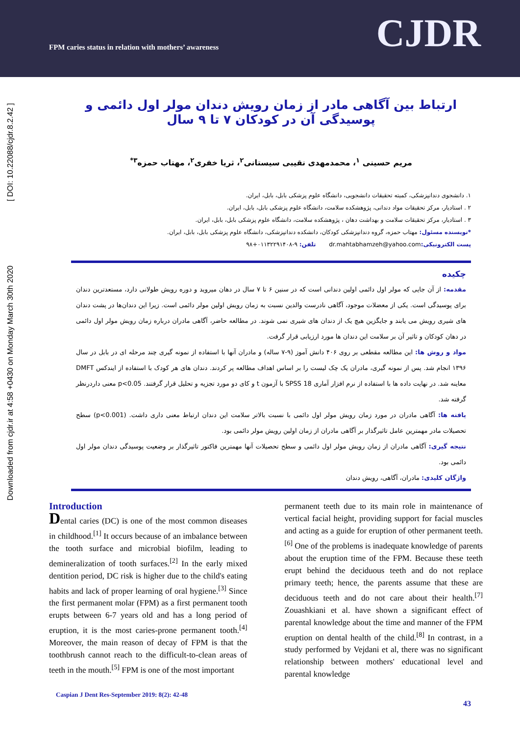FPM caries status in relation with mothers’ awareness
CJDR
[ DOI: 10.22088/cjdr.8.2.42 ]
Downloaded from cjdr.ir at 4:58 +0430 on Monday March 30th 2020
ارتباط بین آگاهی مادر از زمان رویش دندان مولر اول دائمی و پوسیدگی آن در کودکان ۷ تا ۹ سال
مریم حسینی <sup>۱</sup>، محمدمهدی نقیبی سیستانی<sup>۲</sup>، ثریا خفری<sup>۲</sup>، مهتاب حمزه<sup>۳*</sup>
۱. دانشجوی دندانپزشکی، کمیته تحقیقات دانشجویی، دانشگاه علوم پزشکی بابل، بابل، ایران.
۲ . استادیار، مرکز تحقیقات مواد دندانی، پژوهشکده سلامت، دانشگاه علوم پزشکی بابل، بابل، ایران.
۳ . استادیار، مرکز تحقیقات سلامت و بهداشت دهان ، پژوهشکده سلامت، دانشگاه علوم پزشکی بابل، بابل، ایران.
*نویسنده مسئول: مهتاب حمزه، گروه دندانپزشکی کودکان، دانشکده دندانپزشکی، دانشگاه علوم پزشکی بابل، بابل، ایران.
پست الکترونیکی: dr.mahtabhamzeh@yahoo.com تلفن: ۹-۰۱۱۳۲۲۹۱۴۰۸+۹۸
چکیده
مقدمه: از آن جایی که مولر اول دائمی اولین دندانی است که در سنین ۶ تا ۷ سال در دهان میروید و دوره رویش طولانی دارد، مستعدترین دندان برای پوسیدگی است. یکی از معضلات موجود، آگاهی نادرست والدین نسبت به زمان رویش اولین مولر دائمی است. زیرا این دندان‌ها در پشت دندان های شیری رویش می یابند و جایگزین هیچ یک از دندان های شیری نمی شوند. در مطالعه حاضر، آگاهی مادران درباره زمان رویش مولر اول دائمی در دهان کودکان و تاثیر آن بر سلامت این دندان ها مورد ارزیابی قرار گرفت.
مواد و روش ها: این مطالعه مقطعی بر روی ۴۰۶ دانش آموز (۹-۷ ساله) و مادران آنها با استفاده از نمونه گیری چند مرحله ای در بابل در سال ۱۳۹۶ انجام شد. پس از نمونه گیری، مادران یک چک لیست را بر اساس اهداف مطالعه پر کردند. دندان های هر کودک با استفاده از ایندکس DMFT معاینه شد. در نهایت داده ها با استفاده از نرم افزار آماری SPSS 18 با آزمون t و کای دو مورد تجزیه و تحلیل قرار گرفتند. p<0.05 معنی داردرنظر گرفته شد.
یافته ها: آگاهی مادران در مورد زمان رویش مولر اول دائمی با نسبت بالاتر سلامت این دندان ارتباط معنی داری داشت. (p<0.001) سطح تحصیلات مادر مهمترین عامل تاثیرگذار بر آگاهی مادران از زمان اولین رویش مولر دائمی بود.
نتیجه گیری: آگاهی مادران از زمان رویش مولر اول دائمی و سطح تحصیلات آنها مهمترین فاکتور تاثیرگذار بر وضعیت پوسیدگی دندان مولر اول دائمی بود.
واژگان کلیدی: مادران، آگاهی، رویش دندان
Introduction
Dental caries (DC) is one of the most common diseases in childhood.<sup>[1]</sup> It occurs because of an imbalance between the tooth surface and microbial biofilm, leading to demineralization of tooth surfaces.<sup>[2]</sup> In the early mixed dentition period, DC risk is higher due to the child's eating habits and lack of proper learning of oral hygiene.<sup>[3]</sup> Since the first permanent molar (FPM) as a first permanent tooth erupts between 6-7 years old and has a long period of eruption, it is the most caries-prone permanent tooth.<sup>[4]</sup> Moreover, the main reason of decay of FPM is that the toothbrush cannot reach to the difficult-to-clean areas of teeth in the mouth.<sup>[5]</sup> FPM is one of the most important
permanent teeth due to its main role in maintenance of vertical facial height, providing support for facial muscles and acting as a guide for eruption of other permanent teeth.<sup>[6]</sup> One of the problems is inadequate knowledge of parents about the eruption time of the FPM. Because these teeth erupt behind the deciduous teeth and do not replace primary teeth; hence, the parents assume that these are deciduous teeth and do not care about their health.<sup>[7]</sup> Zouashkiani et al. have shown a significant effect of parental knowledge about the time and manner of the FPM eruption on dental health of the child.<sup>[8]</sup> In contrast, in a study performed by Vejdani et al, there was no significant relationship between mothers' educational level and parental knowledge
Caspian J Dent Res-September 2019: 8(2): 42-48
43